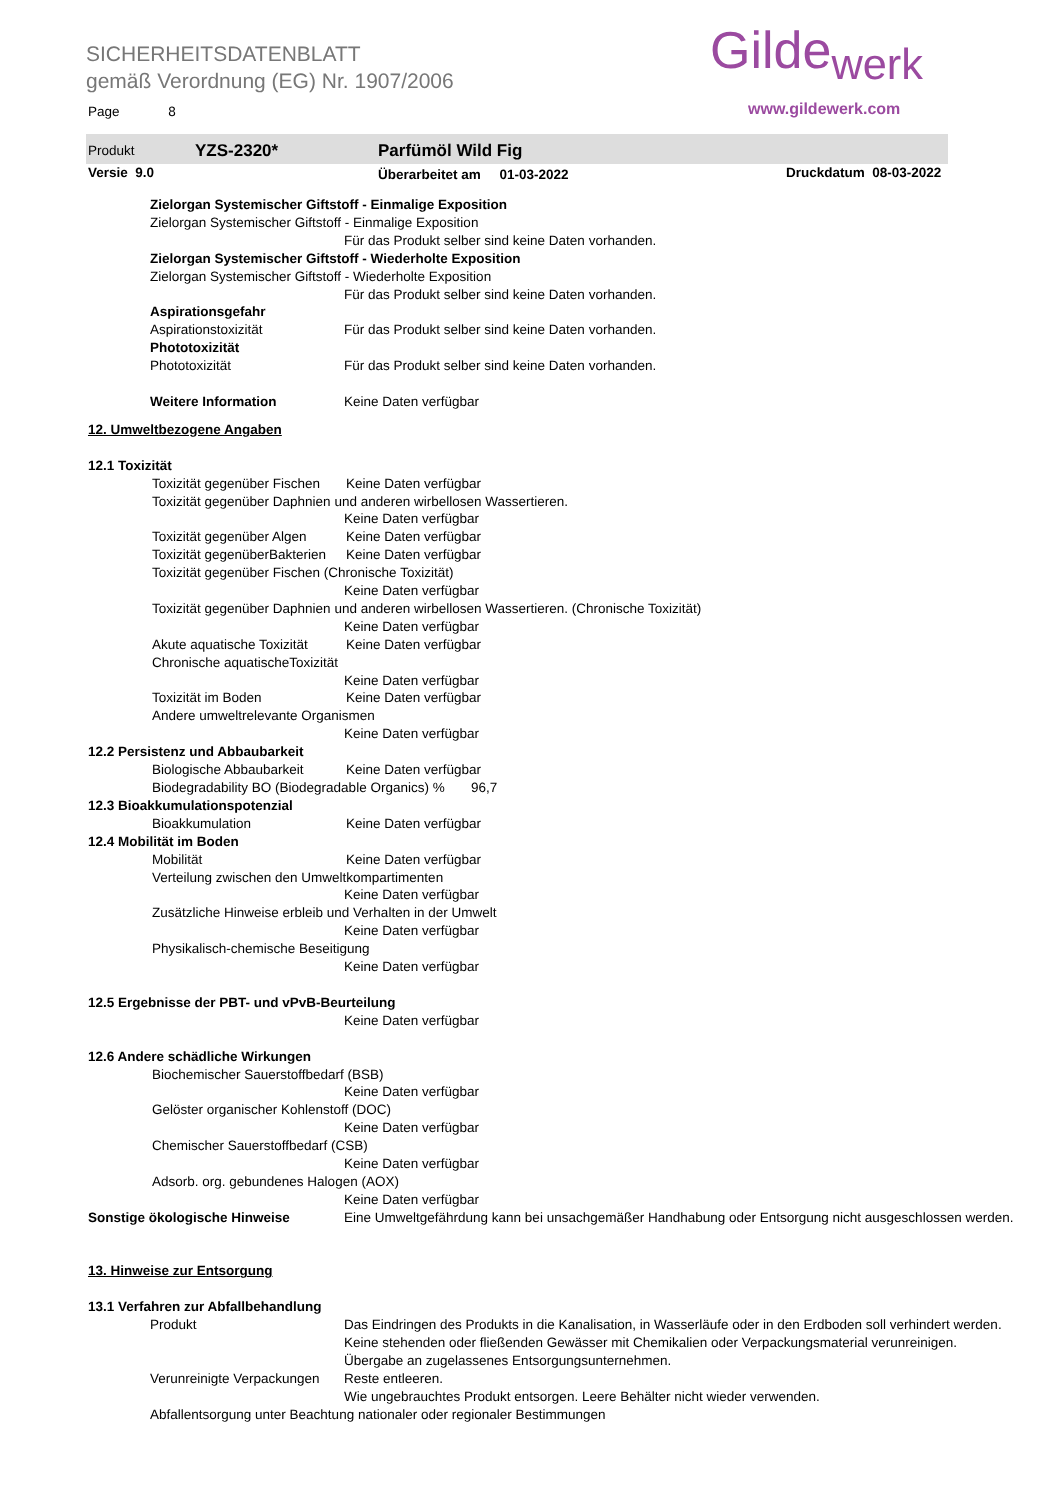SICHERHEITSDATENBLATT
gemäß Verordnung (EG) Nr. 1907/2006
Page 8
Gilde<sub>werk</sub>
www.gildewerk.com
Produkt YZS-2320* Parfümöl Wild Fig
Versie 9.0 Überarbeitet am 01-03-2022 Druckdatum 08-03-2022
Zielorgan Systemischer Giftstoff - Einmalige Exposition
Zielorgan Systemischer Giftstoff - Einmalige Exposition
Für das Produkt selber sind keine Daten vorhanden.
Zielorgan Systemischer Giftstoff - Wiederholte Exposition
Zielorgan Systemischer Giftstoff - Wiederholte Exposition
Für das Produkt selber sind keine Daten vorhanden.
Aspirationsgefahr
Aspirationstoxizität Für das Produkt selber sind keine Daten vorhanden.
Phototoxizität
Phototoxizität Für das Produkt selber sind keine Daten vorhanden.
Weitere Information Keine Daten verfügbar
12. Umweltbezogene Angaben
12.1 Toxizität
Toxizität gegenüber Fischen Keine Daten verfügbar
Toxizität gegenüber Daphnien und anderen wirbellosen Wassertieren.
Keine Daten verfügbar
Toxizität gegenüber Algen Keine Daten verfügbar
Toxizität gegenüberBakterien Keine Daten verfügbar
Toxizität gegenüber Fischen (Chronische Toxizität)
Keine Daten verfügbar
Toxizität gegenüber Daphnien und anderen wirbellosen Wassertieren. (Chronische Toxizität)
Keine Daten verfügbar
Akute aquatische Toxizität Keine Daten verfügbar
Chronische aquatischeToxizität
Keine Daten verfügbar
Toxizität im Boden Keine Daten verfügbar
Andere umweltrelevante Organismen
Keine Daten verfügbar
12.2 Persistenz und Abbaubarkeit
Biologische Abbaubarkeit Keine Daten verfügbar
Biodegradability BO (Biodegradable Organics) % 96,7
12.3 Bioakkumulationspotenzial
Bioakkumulation Keine Daten verfügbar
12.4 Mobilität im Boden
Mobilität Keine Daten verfügbar
Verteilung zwischen den Umweltkompartimenten
Keine Daten verfügbar
Zusätzliche Hinweise erbleib und Verhalten in der Umwelt
Keine Daten verfügbar
Physikalisch-chemische Beseitigung
Keine Daten verfügbar
12.5 Ergebnisse der PBT- und vPvB-Beurteilung
Keine Daten verfügbar
12.6 Andere schädliche Wirkungen
Biochemischer Sauerstoffbedarf (BSB)
Keine Daten verfügbar
Gelöster organischer Kohlenstoff (DOC)
Keine Daten verfügbar
Chemischer Sauerstoffbedarf (CSB)
Keine Daten verfügbar
Adsorb. org. gebundenes Halogen (AOX)
Keine Daten verfügbar
Sonstige ökologische Hinweise Eine Umweltgefährdung kann bei unsachgemäßer Handhabung oder Entsorgung nicht ausgeschlossen werden.
13. Hinweise zur Entsorgung
13.1 Verfahren zur Abfallbehandlung
Produkt Das Eindringen des Produkts in die Kanalisation, in Wasserläufe oder in den Erdboden soll verhindert werden.
Keine stehenden oder fließenden Gewässer mit Chemikalien oder Verpackungsmaterial verunreinigen.
Übergabe an zugelassenes Entsorgungsunternehmen.
Verunreinigte Verpackungen Reste entleeren.
Wie ungebrauchtes Produkt entsorgen. Leere Behälter nicht wieder verwenden.
Abfallentsorgung unter Beachtung nationaler oder regionaler Bestimmungen